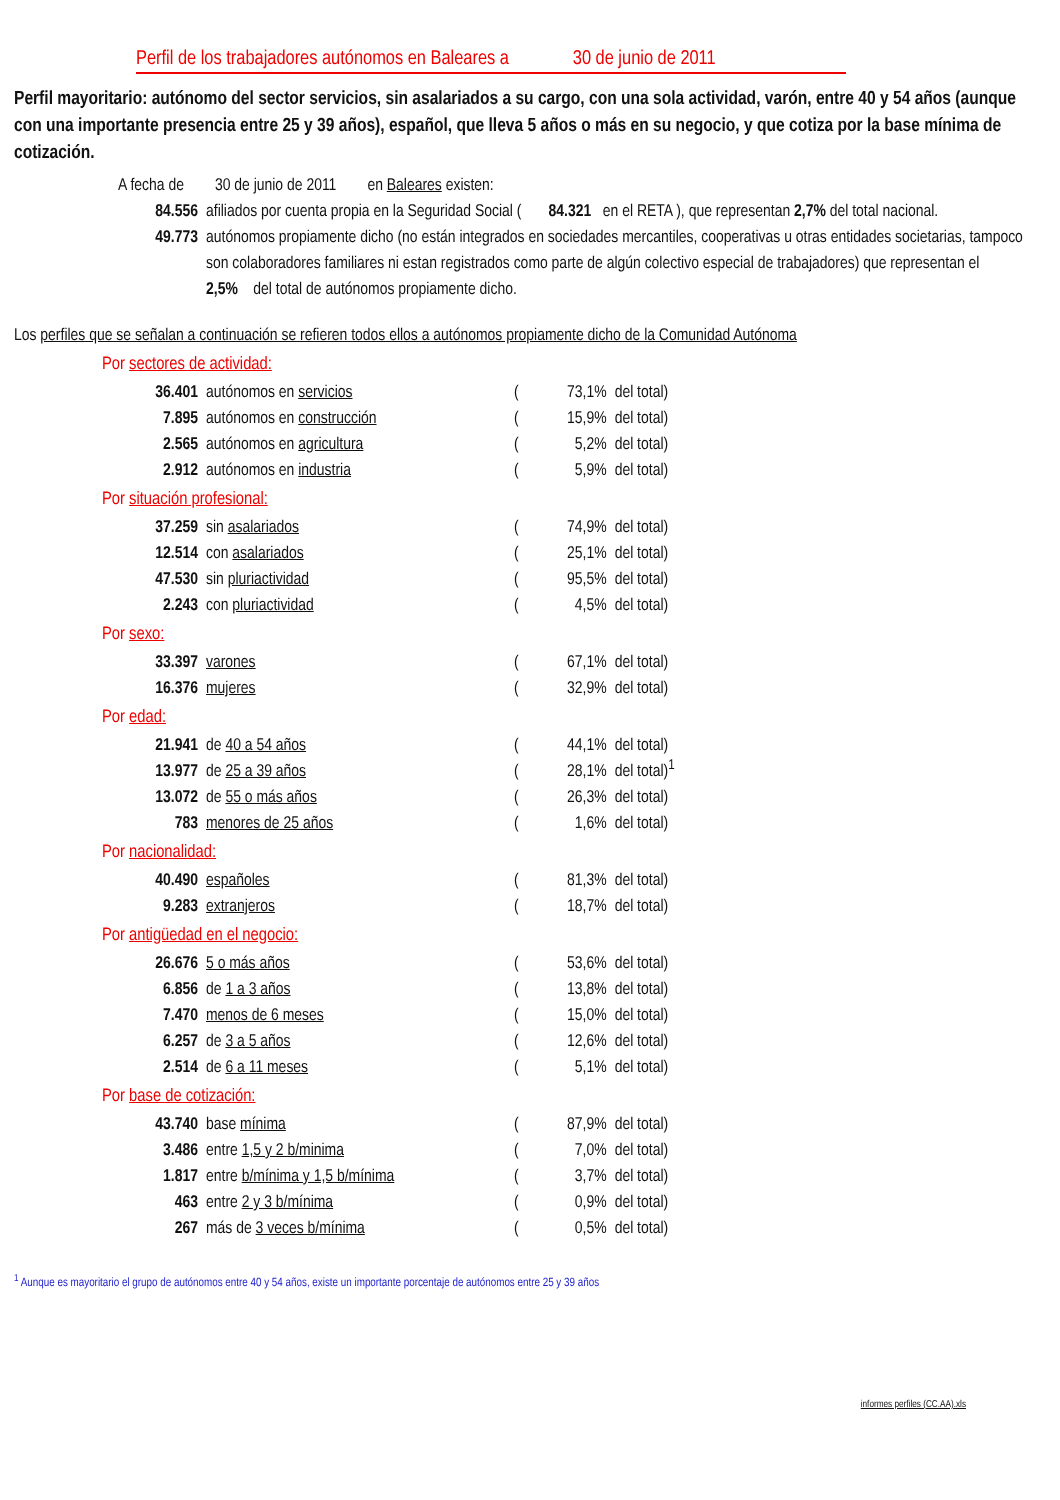Perfil de los trabajadores autónomos en Baleares a 30 de junio de 2011
Perfil mayoritario: autónomo del sector servicios, sin asalariados a su cargo, con una sola actividad, varón, entre 40 y 54 años (aunque con una importante presencia entre 25 y 39 años), español, que lleva 5 años o más en su negocio, y que cotiza por la base mínima de cotización.
A fecha de 30 de junio de 2011 en Baleares existen:
| 84.556 | afiliados por cuenta propia en la Seguridad Social ( 84.321 en el RETA ), que representan 2,7% del total nacional. |
| 49.773 | autónomos propiamente dicho (no están integrados en sociedades mercantiles, cooperativas u otras entidades societarias, tampoco son colaboradores familiares ni estan registrados como parte de algún colectivo especial de trabajadores) que representan el 2,5% del total de autónomos propiamente dicho. |
Los perfiles que se señalan a continuación se refieren todos ellos a autónomos propiamente dicho de la Comunidad Autónoma
Por sectores de actividad:
| 36.401 | autónomos en servicios | ( | 73,1% | del total) |
| 7.895 | autónomos en construcción | ( | 15,9% | del total) |
| 2.565 | autónomos en agricultura | ( | 5,2% | del total) |
| 2.912 | autónomos en industria | ( | 5,9% | del total) |
Por situación profesional:
| 37.259 | sin asalariados | ( | 74,9% | del total) |
| 12.514 | con asalariados | ( | 25,1% | del total) |
| 47.530 | sin pluriactividad | ( | 95,5% | del total) |
| 2.243 | con pluriactividad | ( | 4,5% | del total) |
Por sexo:
| 33.397 | varones | ( | 67,1% | del total) |
| 16.376 | mujeres | ( | 32,9% | del total) |
Por edad:
| 21.941 | de 40 a 54 años | ( | 44,1% | del total) |
| 13.977 | de 25 a 39 años | ( | 28,1% | del total)<sup>1</sup> |
| 13.072 | de 55 o más años | ( | 26,3% | del total) |
| 783 | menores de 25 años | ( | 1,6% | del total) |
Por nacionalidad:
| 40.490 | españoles | ( | 81,3% | del total) |
| 9.283 | extranjeros | ( | 18,7% | del total) |
Por antigüedad en el negocio:
| 26.676 | 5 o más años | ( | 53,6% | del total) |
| 6.856 | de 1 a 3 años | ( | 13,8% | del total) |
| 7.470 | menos de 6 meses | ( | 15,0% | del total) |
| 6.257 | de 3 a 5 años | ( | 12,6% | del total) |
| 2.514 | de 6 a 11 meses | ( | 5,1% | del total) |
Por base de cotización:
| 43.740 | base mínima | ( | 87,9% | del total) |
| 3.486 | entre 1,5 y 2 b/minima | ( | 7,0% | del total) |
| 1.817 | entre b/mínima y 1,5 b/mínima | ( | 3,7% | del total) |
| 463 | entre 2 y 3 b/mínima | ( | 0,9% | del total) |
| 267 | más de 3 veces b/mínima | ( | 0,5% | del total) |
<sup>1</sup> Aunque es mayoritario el grupo de autónomos entre 40 y 54 años, existe un importante porcentaje de autónomos entre 25 y 39 años
informes perfiles (CC.AA).xls